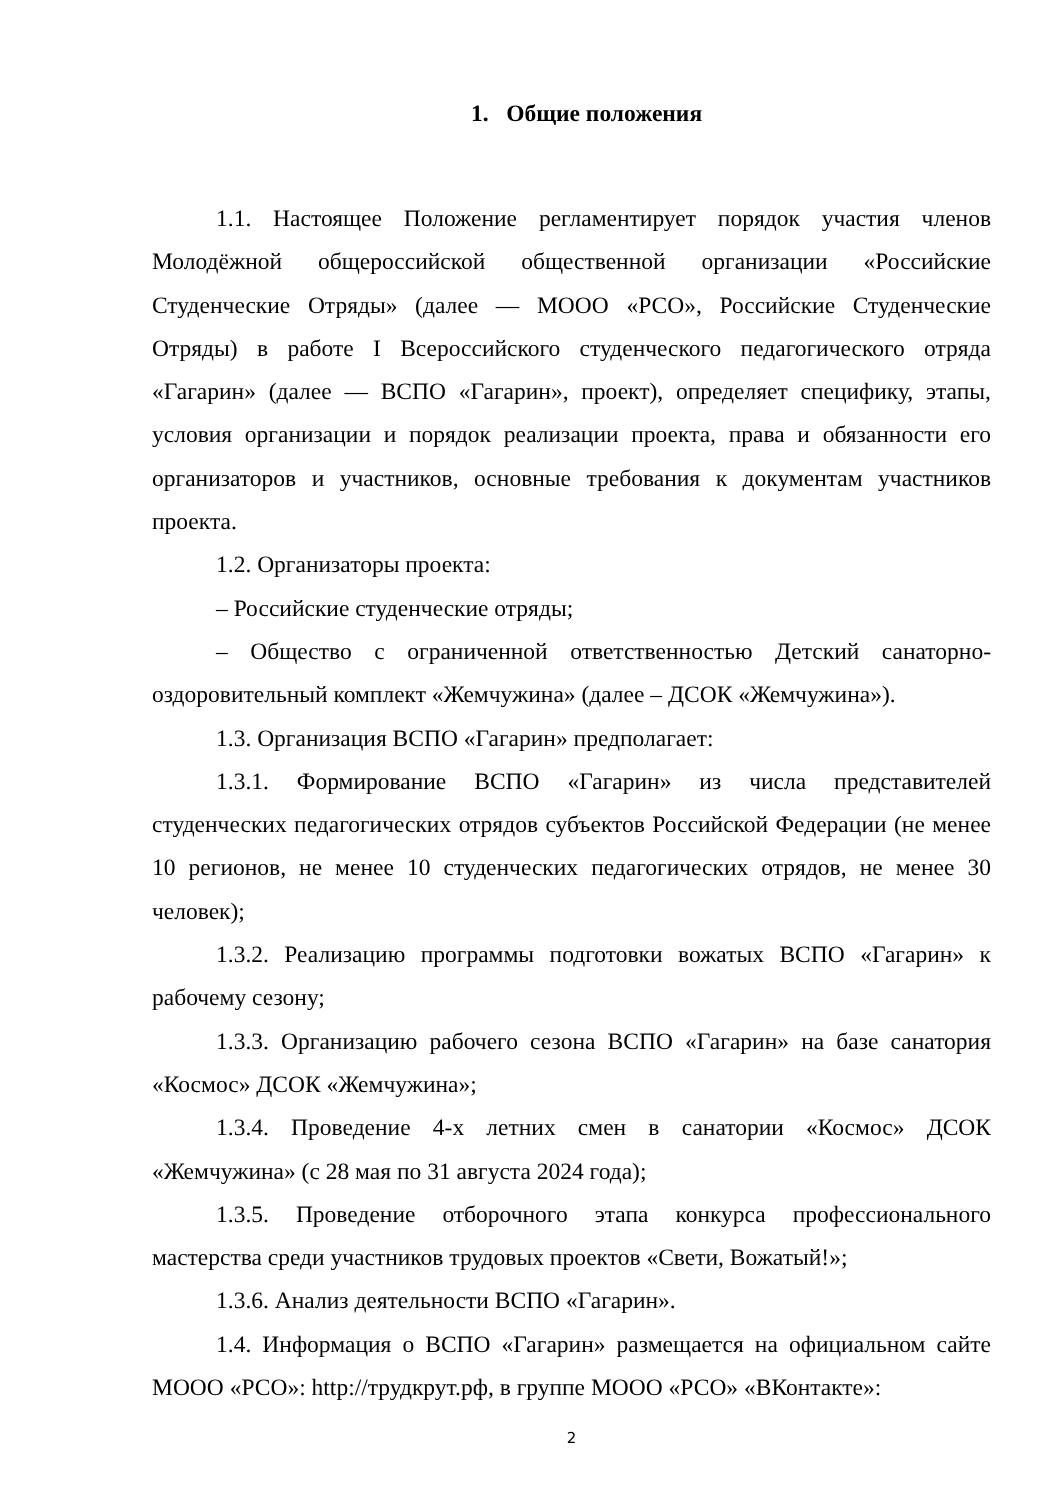1. Общие положения
1.1. Настоящее Положение регламентирует порядок участия членов Молодёжной общероссийской общественной организации «Российские Студенческие Отряды» (далее — МООО «РСО», Российские Студенческие Отряды) в работе I Всероссийского студенческого педагогического отряда «Гагарин» (далее — ВСПО «Гагарин», проект), определяет специфику, этапы, условия организации и порядок реализации проекта, права и обязанности его организаторов и участников, основные требования к документам участников проекта.
1.2. Организаторы проекта:
– Российские студенческие отряды;
– Общество с ограниченной ответственностью Детский санаторно-оздоровительный комплект «Жемчужина» (далее – ДСОК «Жемчужина»).
1.3. Организация ВСПО «Гагарин» предполагает:
1.3.1. Формирование ВСПО «Гагарин» из числа представителей студенческих педагогических отрядов субъектов Российской Федерации (не менее 10 регионов, не менее 10 студенческих педагогических отрядов, не менее 30 человек);
1.3.2. Реализацию программы подготовки вожатых ВСПО «Гагарин» к рабочему сезону;
1.3.3. Организацию рабочего сезона ВСПО «Гагарин» на базе санатория «Космос» ДСОК «Жемчужина»;
1.3.4. Проведение 4-х летних смен в санатории «Космос» ДСОК «Жемчужина» (с 28 мая по 31 августа 2024 года);
1.3.5. Проведение отборочного этапа конкурса профессионального мастерства среди участников трудовых проектов «Свети, Вожатый!»;
1.3.6. Анализ деятельности ВСПО «Гагарин».
1.4. Информация о ВСПО «Гагарин» размещается на официальном сайте МООО «РСО»: http://трудкрут.рф, в группе МООО «РСО» «ВКонтакте»:
2